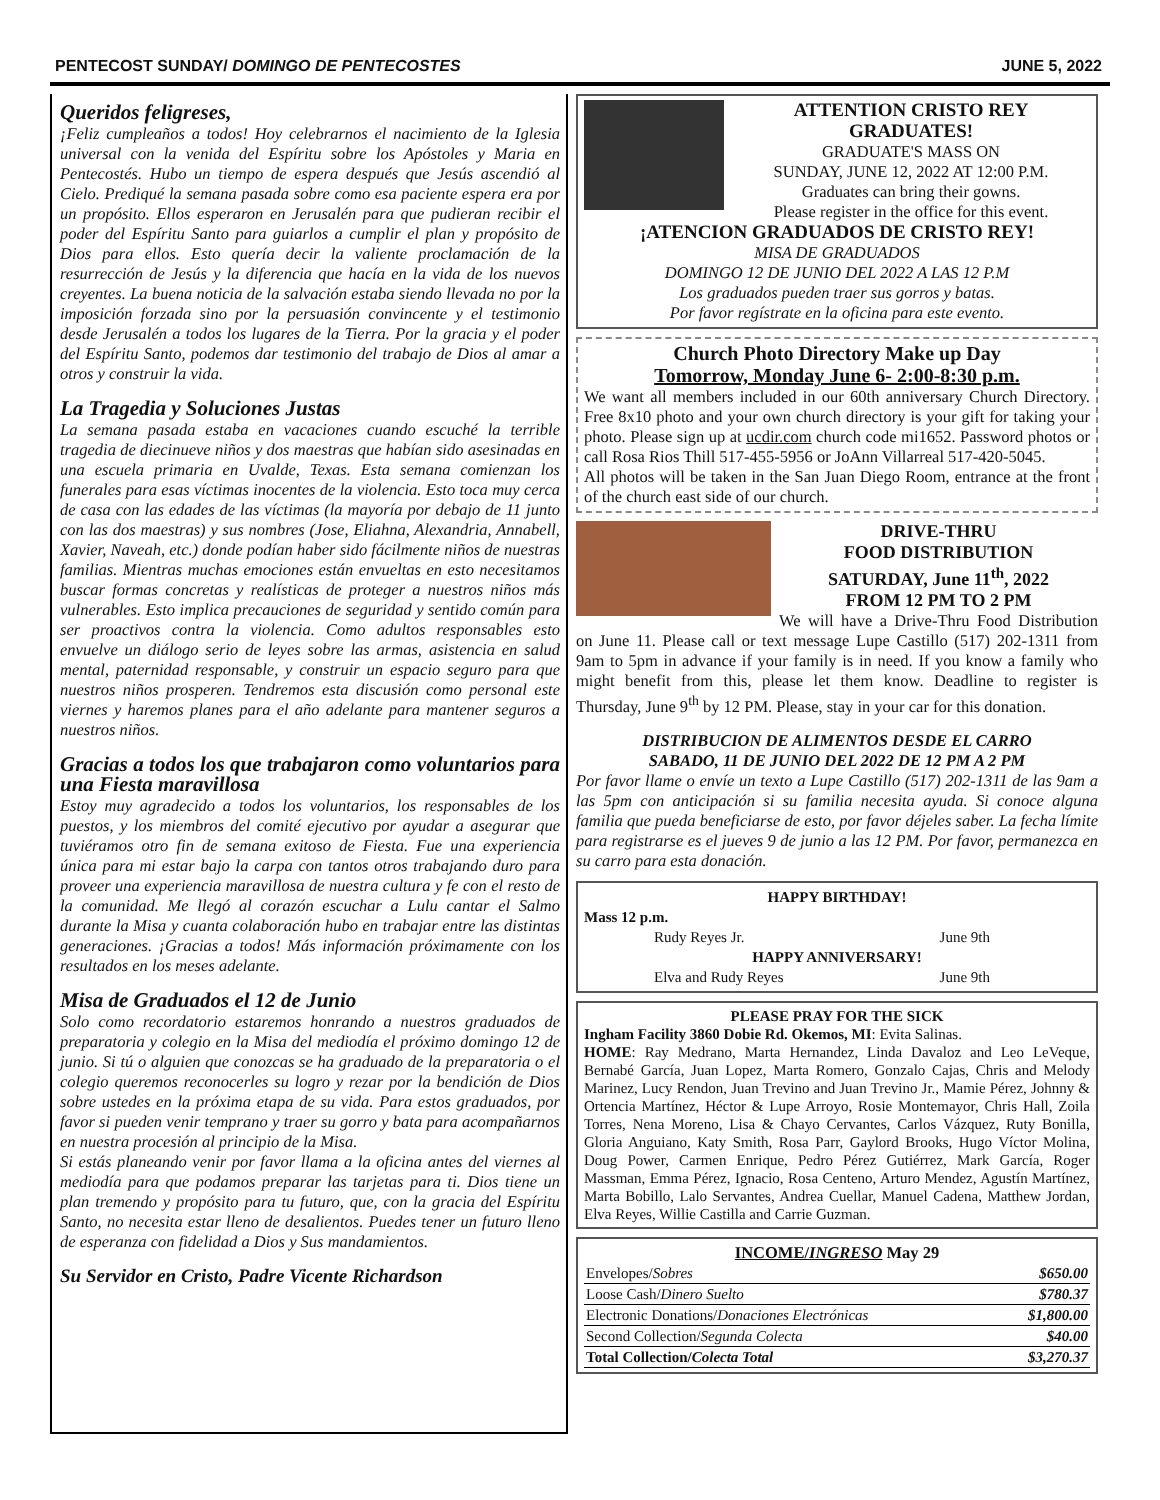PENTECOST SUNDAY/ DOMINGO DE PENTECOSTES JUNE 5, 2022
Queridos feligreses,
¡Feliz cumpleaños a todos! Hoy celebrarnos el nacimiento de la Iglesia universal con la venida del Espíritu sobre los Apóstoles y Maria en Pentecostés. Hubo un tiempo de espera después que Jesús ascendió al Cielo. Prediqué la semana pasada sobre como esa paciente espera era por un propósito. Ellos esperaron en Jerusalén para que pudieran recibir el poder del Espíritu Santo para guiarlos a cumplir el plan y propósito de Dios para ellos. Esto quería decir la valiente proclamación de la resurrección de Jesús y la diferencia que hacía en la vida de los nuevos creyentes. La buena noticia de la salvación estaba siendo llevada no por la imposición forzada sino por la persuasión convincente y el testimonio desde Jerusalén a todos los lugares de la Tierra. Por la gracia y el poder del Espíritu Santo, podemos dar testimonio del trabajo de Dios al amar a otros y construir la vida.
La Tragedia y Soluciones Justas
La semana pasada estaba en vacaciones cuando escuché la terrible tragedia de diecinueve niños y dos maestras que habían sido asesinadas en una escuela primaria en Uvalde, Texas. Esta semana comienzan los funerales para esas víctimas inocentes de la violencia. Esto toca muy cerca de casa con las edades de las víctimas (la mayoría por debajo de 11 junto con las dos maestras) y sus nombres (Jose, Eliahna, Alexandria, Annabell, Xavier, Naveah, etc.) donde podían haber sido fácilmente niños de nuestras familias. Mientras muchas emociones están envueltas en esto necesitamos buscar formas concretas y realísticas de proteger a nuestros niños más vulnerables. Esto implica precauciones de seguridad y sentido común para ser proactivos contra la violencia. Como adultos responsables esto envuelve un diálogo serio de leyes sobre las armas, asistencia en salud mental, paternidad responsable, y construir un espacio seguro para que nuestros niños prosperen. Tendremos esta discusión como personal este viernes y haremos planes para el año adelante para mantener seguros a nuestros niños.
Gracias a todos los que trabajaron como voluntarios para una Fiesta maravillosa
Estoy muy agradecido a todos los voluntarios, los responsables de los puestos, y los miembros del comité ejecutivo por ayudar a asegurar que tuviéramos otro fin de semana exitoso de Fiesta. Fue una experiencia única para mi estar bajo la carpa con tantos otros trabajando duro para proveer una experiencia maravillosa de nuestra cultura y fe con el resto de la comunidad. Me llegó al corazón escuchar a Lulu cantar el Salmo durante la Misa y cuanta colaboración hubo en trabajar entre las distintas generaciones. ¡Gracias a todos! Más información próximamente con los resultados en los meses adelante.
Misa de Graduados el 12 de Junio
Solo como recordatorio estaremos honrando a nuestros graduados de preparatoria y colegio en la Misa del mediodía el próximo domingo 12 de junio. Si tú o alguien que conozcas se ha graduado de la preparatoria o el colegio queremos reconocerles su logro y rezar por la bendición de Dios sobre ustedes en la próxima etapa de su vida. Para estos graduados, por favor si pueden venir temprano y traer su gorro y bata para acompañarnos en nuestra procesión al principio de la Misa.
Si estás planeando venir por favor llama a la oficina antes del viernes al mediodía para que podamos preparar las tarjetas para ti. Dios tiene un plan tremendo y propósito para tu futuro, que, con la gracia del Espíritu Santo, no necesita estar lleno de desalientos. Puedes tener un futuro lleno de esperanza con fidelidad a Dios y Sus mandamientos.
Su Servidor en Cristo, Padre Vicente Richardson
ATTENTION CRISTO REY GRADUATES!
GRADUATE'S MASS ON
SUNDAY, JUNE 12, 2022 AT 12:00 P.M.
Graduates can bring their gowns.
Please register in the office for this event.
¡ATENCION GRADUADOS DE CRISTO REY!
MISA DE GRADUADOS
DOMINGO 12 DE JUNIO DEL 2022 A LAS 12 P.M
Los graduados pueden traer sus gorros y batas.
Por favor regístrate en la oficina para este evento.
Church Photo Directory Make up Day
Tomorrow, Monday June 6- 2:00-8:30 p.m.
We want all members included in our 60th anniversary Church Directory. Free 8x10 photo and your own church directory is your gift for taking your photo. Please sign up at ucdir.com church code mi1652. Password photos or call Rosa Rios Thill 517-455-5956 or JoAnn Villarreal 517-420-5045.
All photos will be taken in the San Juan Diego Room, entrance at the front of the church east side of our church.
DRIVE-THRU
FOOD DISTRIBUTION
SATURDAY, June 11<sup>th</sup>, 2022
FROM 12 PM TO 2 PM
We will have a Drive-Thru Food Distribution on June 11. Please call or text message Lupe Castillo (517) 202-1311 from 9am to 5pm in advance if your family is in need. If you know a family who might benefit from this, please let them know. Deadline to register is Thursday, June 9<sup>th</sup> by 12 PM. Please, stay in your car for this donation.
DISTRIBUCION DE ALIMENTOS DESDE EL CARRO
SABADO, 11 DE JUNIO DEL 2022 DE 12 PM A 2 PM
Por favor llame o envíe un texto a Lupe Castillo (517) 202-1311 de las 9am a las 5pm con anticipación si su familia necesita ayuda. Si conoce alguna familia que pueda beneficiarse de esto, por favor déjeles saber. La fecha límite para registrarse es el jueves 9 de junio a las 12 PM. Por favor, permanezca en su carro para esta donación.
HAPPY BIRTHDAY!
Mass 12 p.m.
Rudy Reyes Jr. June 9th
HAPPY ANNIVERSARY!
Elva and Rudy Reyes June 9th
PLEASE PRAY FOR THE SICK
Ingham Facility 3860 Dobie Rd. Okemos, MI: Evita Salinas.
HOME: Ray Medrano, Marta Hernandez, Linda Davaloz and Leo LeVeque, Bernabé García, Juan Lopez, Marta Romero, Gonzalo Cajas, Chris and Melody Marinez, Lucy Rendon, Juan Trevino and Juan Trevino Jr., Mamie Pérez, Johnny & Ortencia Martínez, Héctor & Lupe Arroyo, Rosie Montemayor, Chris Hall, Zoila Torres, Nena Moreno, Lisa & Chayo Cervantes, Carlos Vázquez, Ruty Bonilla, Gloria Anguiano, Katy Smith, Rosa Parr, Gaylord Brooks, Hugo Víctor Molina, Doug Power, Carmen Enrique, Pedro Pérez Gutiérrez, Mark García, Roger Massman, Emma Pérez, Ignacio, Rosa Centeno, Arturo Mendez, Agustín Martínez, Marta Bobillo, Lalo Servantes, Andrea Cuellar, Manuel Cadena, Matthew Jordan, Elva Reyes, Willie Castilla and Carrie Guzman.
INCOME/INGRESO May 29
| Envelopes/ Sobres | $650.00 |
| Loose Cash/ Dinero Suelto | $780.37 |
| Electronic Donations/ Donaciones Electrónicas | $1,800.00 |
| Second Collection/ Segunda Colecta | $40.00 |
| Total Collection/ Colecta Total | $3,270.37 |